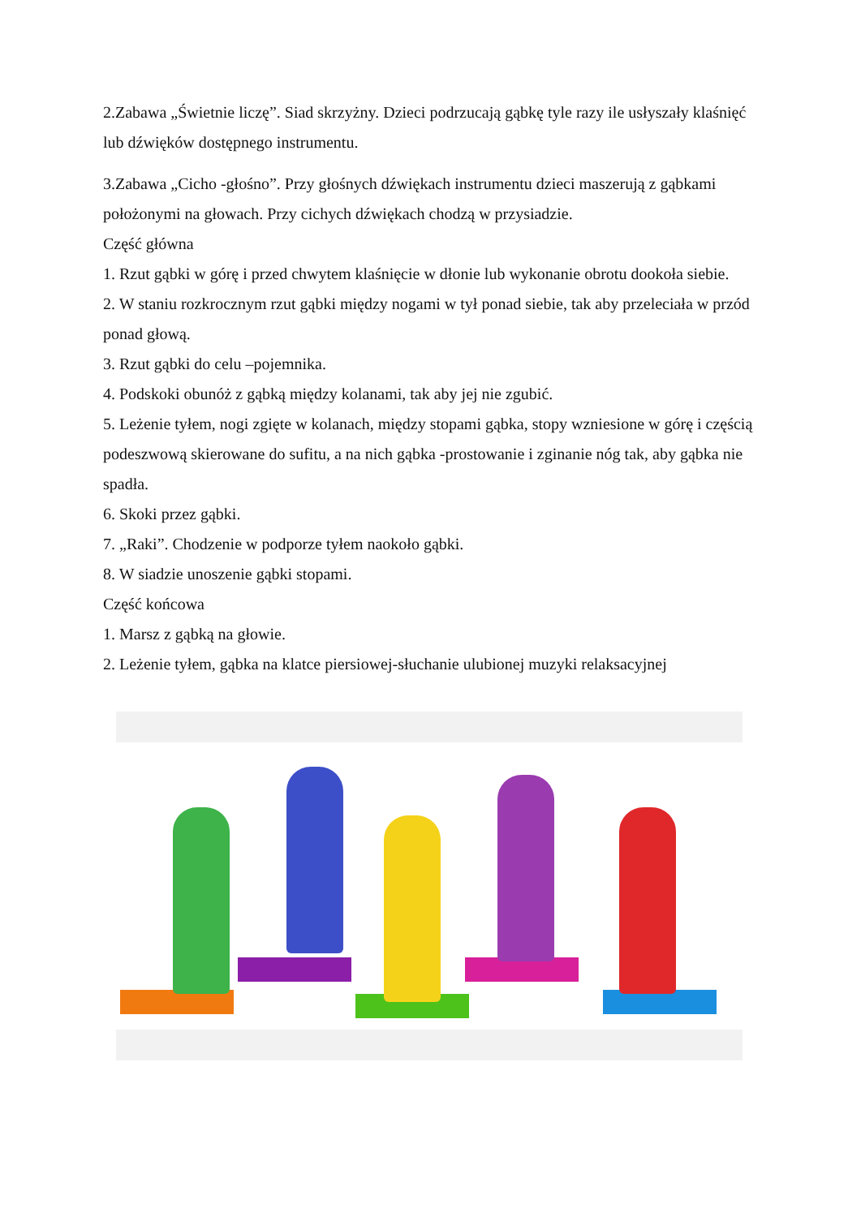2.Zabawa „Świetnie liczę”. Siad skrzyżny. Dzieci podrzucają gąbkę tyle razy ile usłyszały klaśnięć lub dźwięków dostępnego instrumentu.
3.Zabawa „Cicho -głośno”. Przy głośnych dźwiękach instrumentu dzieci maszerują z gąbkami położonymi na głowach. Przy cichych dźwiękach chodzą w przysiadzie.
Część główna
1. Rzut gąbki w górę i przed chwytem klaśnięcie w dłonie lub wykonanie obrotu dookoła siebie.
2. W staniu rozkrocznym rzut gąbki między nogami w tył ponad siebie, tak aby przeleciała w przód ponad głową.
3. Rzut gąbki do celu –pojemnika.
4. Podskoki obunóż z gąbką między kolanami, tak aby jej nie zgubić.
5. Leżenie tyłem, nogi zgięte w kolanach, między stopami gąbka, stopy wzniesione w górę i częścią podeszwową skierowane do sufitu, a na nich gąbka -prostowanie i zginanie nóg tak, aby gąbka nie spadła.
6. Skoki przez gąbki.
7. „Raki”. Chodzenie w podporze tyłem naokoło gąbki.
8. W siadzie unoszenie gąbki stopami.
Część końcowa
1. Marsz z gąbką na głowie.
2. Leżenie tyłem, gąbka na klatce piersiowej-słuchanie ulubionej muzyki relaksacyjnej